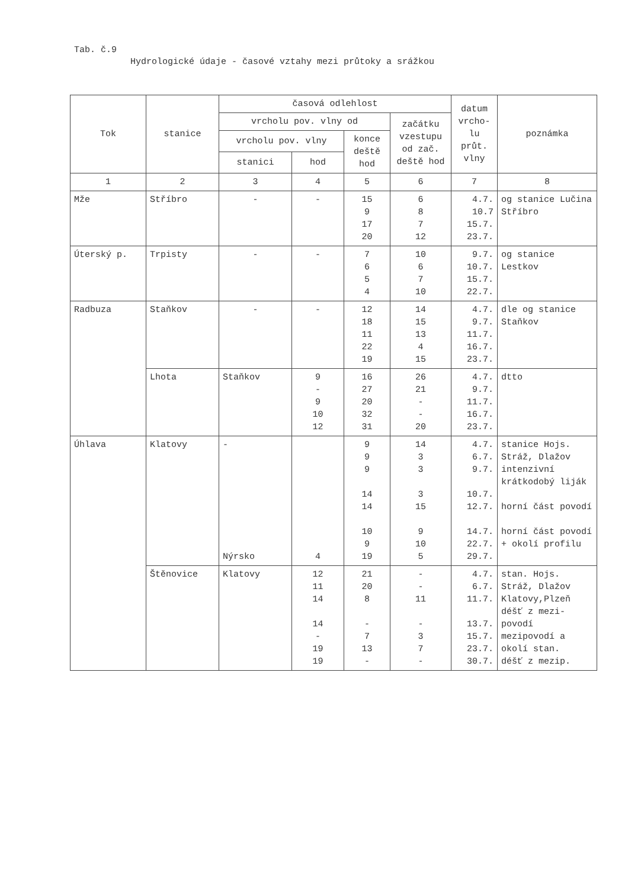Tab. č.9
Hydrologické údaje - časové vztahy mezi průtoky a srážkou
| Tok | stanice | časová odlehlost | | | | datum vrcho-lu průt. vlny | poznámka |
| --- | --- | --- | --- | --- | --- | --- | --- |
| | | vrcholu pov. vlny od | | | začátku vzestupu od zač. deště hod | | |
| | | vrcholu pov. vlny | | konce deště hod | | | |
| | | stanici | hod | | | | |
| 1 | 2 | 3 | 4 | 5 | 6 | 7 | 8 |
| Mže | Stříbro | - | - | 15 9 17 20 | 6 8 7 12 | 4.7. 10.7 15.7. 23.7. | og stanice Lučina Stříbro |
| Úterský p. | Trpisty | - | - | 7 6 5 4 | 10 6 7 10 | 9.7. 10.7. 15.7. 22.7. | og stanice Lestkov |
| Radbuza | Staňkov | - | - | 12 18 11 22 19 | 14 15 13 4 15 | 4.7. 9.7. 11.7. 16.7. 23.7. | dle og stanice Staňkov |
| | Lhota | Staňkov | 9 - 9 10 12 | 16 27 20 32 31 | 26 21 - - 20 | 4.7. 9.7. 11.7. 16.7. 23.7. | dtto |
| Úhlava | Klatovy | - Nýrsko | 4 | 9 9 9 14 14 10 9 19 | 14 3 3 3 15 9 10 5 | 4.7. 6.7. 9.7. 10.7. 12.7. 14.7. 22.7. 29.7. | stanice Hojs. Stráž, Dlažov intenzivní krátkodobý liják horní část povodí horní část povodí + okolí profilu |
| | Štěnovice | Klatovy | 12 11 14 14 - 19 19 | 21 20 8 - 7 13 - | - - 11 - 3 7 - | 4.7. 6.7. 11.7. 13.7. 15.7. 23.7. 30.7. | stan. Hojs. Stráž, Dlažov Klatovy,Plzeň déšť z mezi-povodí mezipovodí a okolí stan. déšť z mezip. |